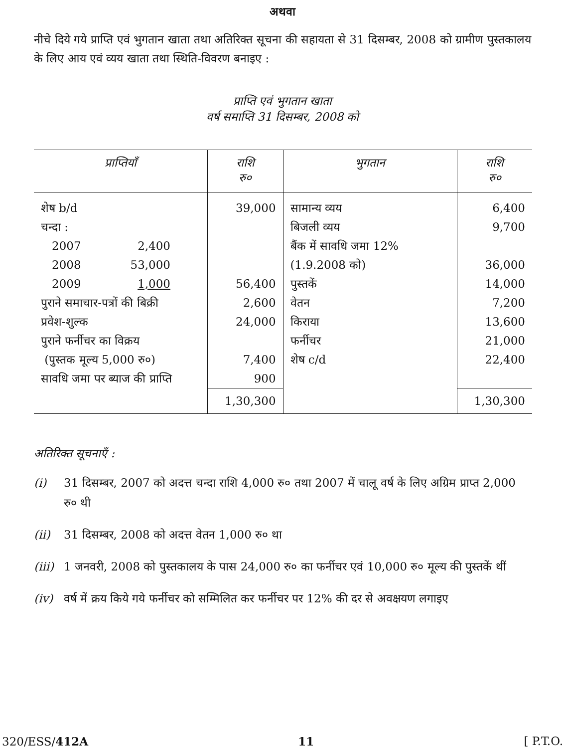अथवा
नीचे दिये गये प्राप्ति एवं भुगतान खाता तथा अतिरिक्त सूचना की सहायता से 31 दिसम्बर, 2008 को ग्रामीण पुस्तकालय के लिए आय एवं व्यय खाता तथा स्थिति-विवरण बनाइए :
प्राप्ति एवं भुगतान खाता
वर्ष समाप्ति 31 दिसम्बर, 2008 को
| प्राप्तियाँ | राशि रु० | भुगतान | राशि रु० |
| --- | --- | --- | --- |
| शेष b/d चन्दा : / 2007 / 2,400 / / 2008 / 53,000 / / 2009 / 1,000 / पुराने समाचार-पत्रों की बिक्री प्रवेश-शुल्क पुराने फर्नीचर का विक्रय (पुस्तक मूल्य 5,000 रु०) सावधि जमा पर ब्याज की प्राप्ति | 39,000 56,400 2,600 24,000 7,400 900 | सामान्य व्यय बिजली व्यय बैंक में सावधि जमा 12% (1.9.2008 को) पुस्तकें वेतन किराया फर्नीचर शेष c/d | 6,400 9,700 36,000 14,000 7,200 13,600 21,000 22,400 |
| | 1,30,300 | | 1,30,300 |
अतिरिक्त सूचनाएँ :
(i) 31 दिसम्बर, 2007 को अदत्त चन्दा राशि 4,000 रु० तथा 2007 में चालू वर्ष के लिए अग्रिम प्राप्त 2,000 रु० थी
(ii) 31 दिसम्बर, 2008 को अदत्त वेतन 1,000 रु० था
(iii) 1 जनवरी, 2008 को पुस्तकालय के पास 24,000 रु० का फर्नीचर एवं 10,000 रु० मूल्य की पुस्तकें थीं
(iv) वर्ष में क्रय किये गये फर्नीचर को सम्मिलित कर फर्नीचर पर 12% की दर से अवक्षयण लगाइए
320/ESS/412A 11 [ P.T.O.